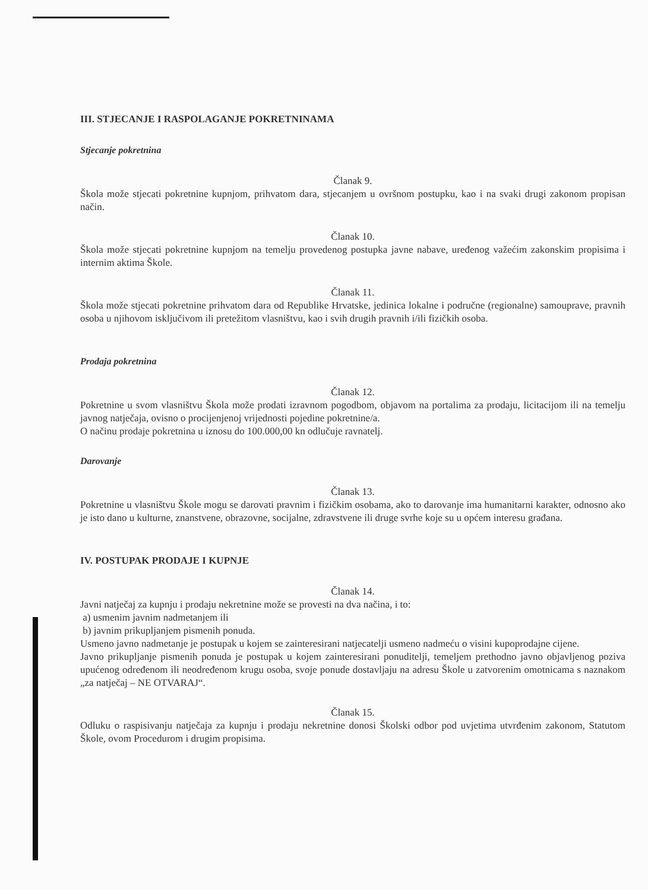III. STJECANJE I RASPOLAGANJE POKRETNINAMA
Stjecanje pokretnina
Članak 9.
Škola može stjecati pokretnine kupnjom, prihvatom dara, stjecanjem u ovršnom postupku, kao i na svaki drugi zakonom propisan način.
Članak 10.
Škola može stjecati pokretnine kupnjom na temelju provedenog postupka javne nabave, uređenog važećim zakonskim propisima i internim aktima Škole.
Članak 11.
Škola može stjecati pokretnine prihvatom dara od Republike Hrvatske, jedinica lokalne i područne (regionalne) samouprave, pravnih osoba u njihovom isključivom ili pretežitom vlasništvu, kao i svih drugih pravnih i/ili fizičkih osoba.
Prodaja pokretnina
Članak 12.
Pokretnine u svom vlasništvu Škola može prodati izravnom pogodbom, objavom na portalima za prodaju, licitacijom ili na temelju javnog natječaja, ovisno o procijenjenoj vrijednosti pojedine pokretnine/a.
O načinu prodaje pokretnina u iznosu do 100.000,00 kn odlučuje ravnatelj.
Darovanje
Članak 13.
Pokretnine u vlasništvu Škole mogu se darovati pravnim i fizičkim osobama, ako to darovanje ima humanitarni karakter, odnosno ako je isto dano u kulturne, znanstvene, obrazovne, socijalne, zdravstvene ili druge svrhe koje su u općem interesu građana.
IV. POSTUPAK PRODAJE I KUPNJE
Članak 14.
Javni natječaj za kupnju i prodaju nekretnine može se provesti na dva načina, i to:
a) usmenim javnim nadmetanjem ili
b) javnim prikupljanjem pismenih ponuda.
Usmeno javno nadmetanje je postupak u kojem se zainteresirani natjecatelji usmeno nadmeću o visini kupoprodajne cijene.
Javno prikupljanje pismenih ponuda je postupak u kojem zainteresirani ponuditelji, temeljem prethodno javno objavljenog poziva upućenog određenom ili neodređenom krugu osoba, svoje ponude dostavljaju na adresu Škole u zatvorenim omotnicama s naznakom „za natječaj – NE OTVARAJ“.
Članak 15.
Odluku o raspisivanju natječaja za kupnju i prodaju nekretnine donosi Školski odbor pod uvjetima utvrđenim zakonom, Statutom Škole, ovom Procedurom i drugim propisima.